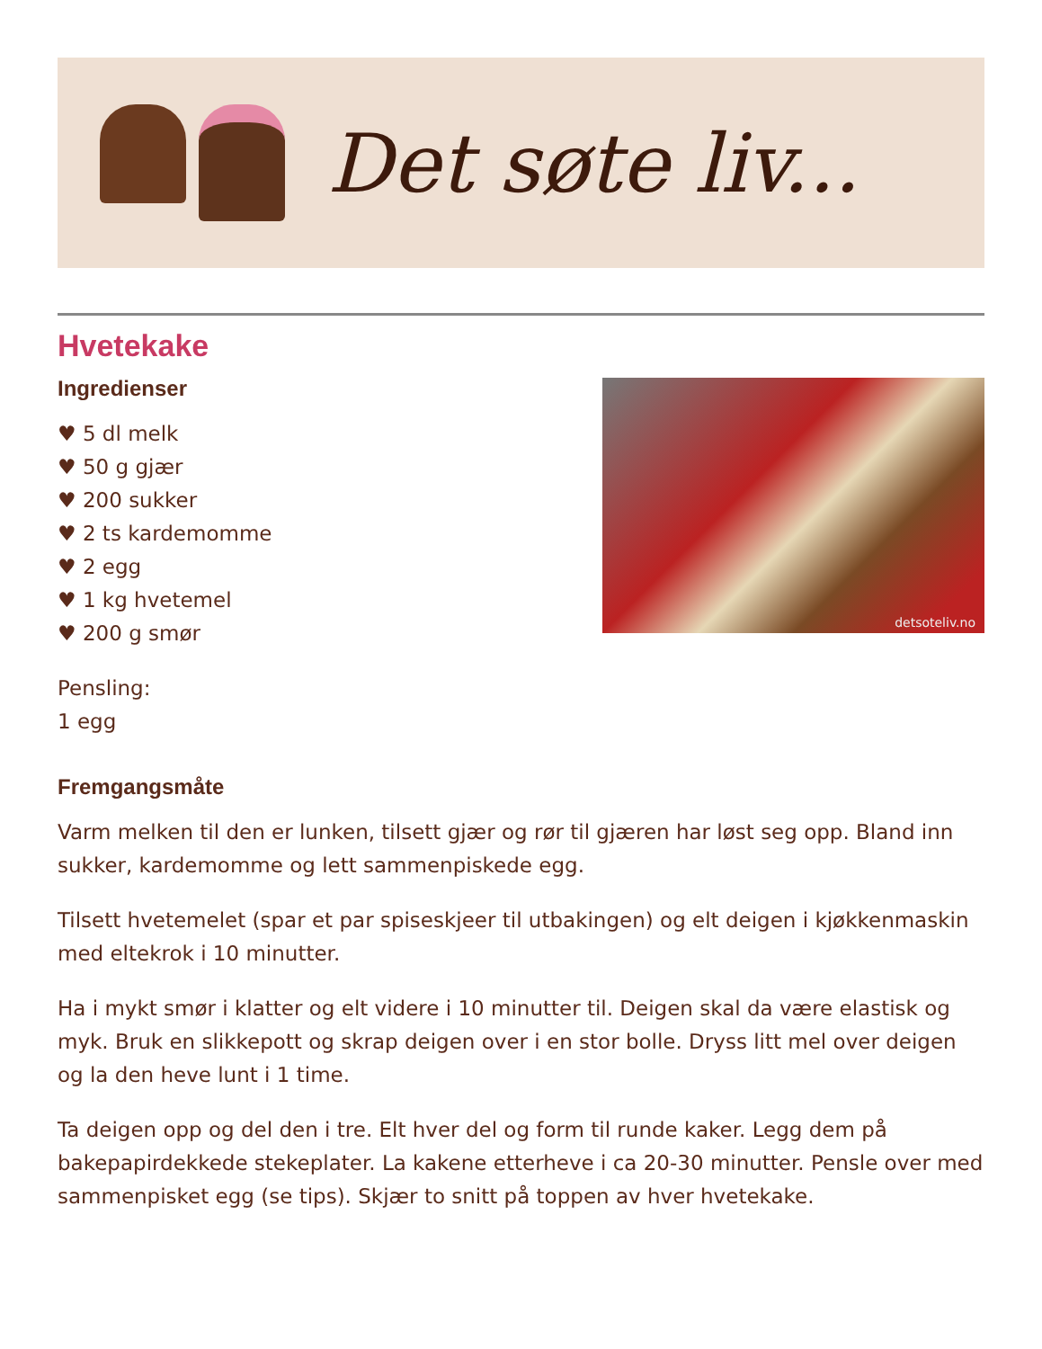Det søte liv...
Hvetekake
Ingredienser
♥ 5 dl melk
♥ 50 g gjær
♥ 200 sukker
♥ 2 ts kardemomme
♥ 2 egg
♥ 1 kg hvetemel
♥ 200 g smør
Pensling:
1 egg
detsoteliv.no
Fremgangsmåte
Varm melken til den er lunken, tilsett gjær og rør til gjæren har løst seg opp. Bland inn sukker, kardemomme og lett sammenpiskede egg.
Tilsett hvetemelet (spar et par spiseskjeer til utbakingen) og elt deigen i kjøkkenmaskin med eltekrok i 10 minutter.
Ha i mykt smør i klatter og elt videre i 10 minutter til. Deigen skal da være elastisk og myk. Bruk en slikkepott og skrap deigen over i en stor bolle. Dryss litt mel over deigen og la den heve lunt i 1 time.
Ta deigen opp og del den i tre. Elt hver del og form til runde kaker. Legg dem på bakepapirdekkede stekeplater. La kakene etterheve i ca 20-30 minutter. Pensle over med sammenpisket egg (se tips). Skjær to snitt på toppen av hver hvetekake.